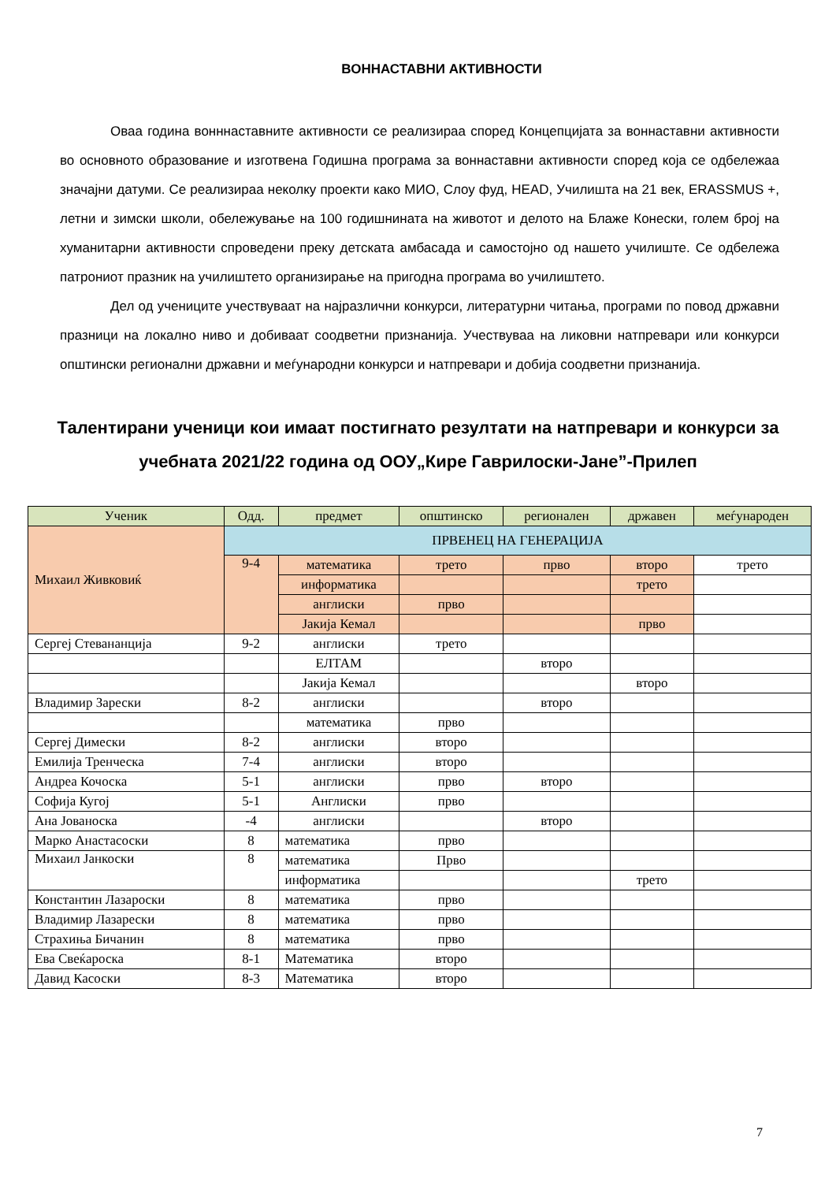ВОННАСТАВНИ АКТИВНОСТИ
Оваа година вонннаставните активности се реализираа според Концепцијата за воннаставни активности во основното образование и изготвена Годишна програма за воннаставни активности според која се одбележаа значајни датуми. Се реализираа неколку проекти како МИО, Слоу фуд, HEAD, Училишта на 21 век, ERASSMUS +, летни и зимски школи, обележување на 100 годишнината на животот и делото на Блаже Конески, голем број на хуманитарни активности спроведени преку детската амбасада и самостојно од нашето училиште. Се одбележа патрониот празник на училиштето организирање на пригодна програма во училиштето.
Дел од учениците учествуваат на најразлични конкурси, литературни читања, програми по повод државни празници на локално ниво и добиваат соодветни признанија. Учествуваа на ликовни натпревари или конкурси општински регионални државни и меѓународни конкурси и натпревари и добија соодветни признанија.
Талентирани ученици кои имаат постигнато резултати на натпревари и конкурси за учебната 2021/22 година од ООУ„Кире Гаврилоски-Јане”-Прилеп
| Ученик | Одд. | предмет | општинско | регионален | државен | меѓународен |
| --- | --- | --- | --- | --- | --- | --- |
| Михаил Живковиќ | ПРВЕНЕЦ НА ГЕНЕРАЦИЈА | | | | | |
| | 9-4 | математика | трето | прво | второ | трето |
| | | информатика | | | трето | |
| | | англиски | прво | | | |
| | | Јакија Кемал | | | прво | |
| Сергеј Стевананција | 9-2 | англиски | трето | | | |
| | | ЕЛТАМ | | второ | | |
| | | Јакија Кемал | | | второ | |
| Владимир Зарески | 8-2 | англиски | | второ | | |
| | | математика | прво | | | |
| Сергеј Димески | 8-2 | англиски | второ | | | |
| Емилија Тренческа | 7-4 | англиски | второ | | | |
| Андреа Кочоска | 5-1 | англиски | прво | второ | | |
| Софија Кугој | 5-1 | Англиски | прво | | | |
| Ана Јованоска | -4 | англиски | | второ | | |
| Марко Анастасоски | 8 | математика | прво | | | |
| Михаил Јанкоски | 8 | математика | Прво | | | |
| | | информатика | | | трето | |
| Константин Лазароски | 8 | математика | прво | | | |
| Владимир Лазарески | 8 | математика | прво | | | |
| Страхиња Бичанин | 8 | математика | прво | | | |
| Ева Свеќароска | 8-1 | Математика | второ | | | |
| Давид Касоски | 8-3 | Математика | второ | | | |
7